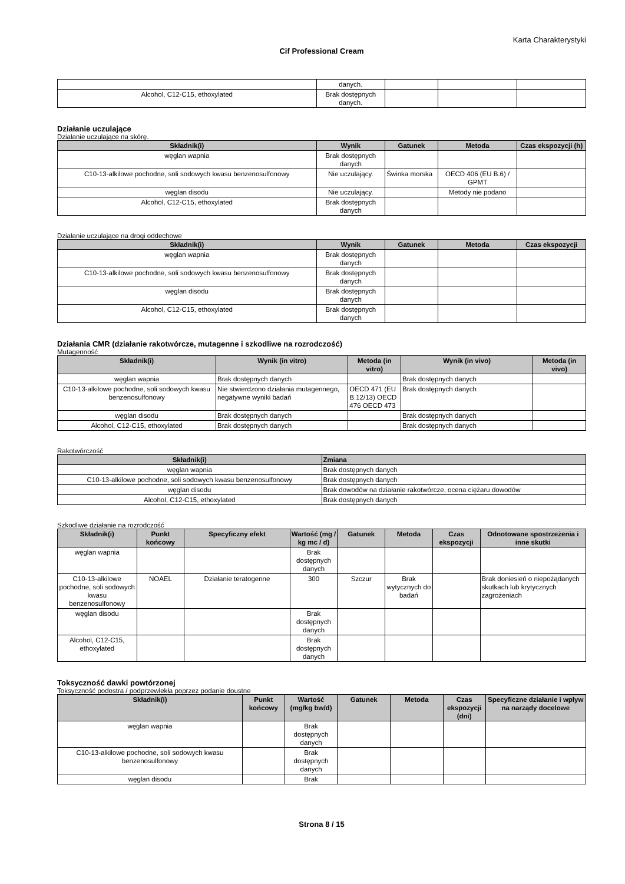Karta Charakterystyki
Cif Professional Cream
| | danych. | | | |
| Alcohol, C12-C15, ethoxylated | Brak dostępnych danych. | | | |
Działanie uczulające
Działanie uczulające na skórę.
| Składnik(i) | Wynik | Gatunek | Metoda | Czas ekspozycji (h) |
| --- | --- | --- | --- | --- |
| węglan wapnia | Brak dostępnych danych | | | |
| C10-13-alkilowe pochodne, soli sodowych kwasu benzenosulfonowy | Nie uczulający. | Świnka morska | OECD 406 (EU B.6) / GPMT | |
| węglan disodu | Nie uczulający. | | Metody nie podano | |
| Alcohol, C12-C15, ethoxylated | Brak dostępnych danych | | | |
Działanie uczulające na drogi oddechowe
| Składnik(i) | Wynik | Gatunek | Metoda | Czas ekspozycji |
| --- | --- | --- | --- | --- |
| węglan wapnia | Brak dostępnych danych | | | |
| C10-13-alkilowe pochodne, soli sodowych kwasu benzenosulfonowy | Brak dostępnych danych | | | |
| węglan disodu | Brak dostępnych danych | | | |
| Alcohol, C12-C15, ethoxylated | Brak dostępnych danych | | | |
Działania CMR (działanie rakotwórcze, mutagenne i szkodliwe na rozrodczość)
Mutagenność
| Składnik(i) | Wynik (in vitro) | Metoda (in vitro) | Wynik (in vivo) | Metoda (in vivo) |
| --- | --- | --- | --- | --- |
| węglan wapnia | Brak dostępnych danych | | Brak dostępnych danych | |
| C10-13-alkilowe pochodne, soli sodowych kwasu benzenosulfonowy | Nie stwierdzono działania mutagennego, negatywne wyniki badań | OECD 471 (EU B.12/13) OECD 476 OECD 473 | Brak dostępnych danych | |
| węglan disodu | Brak dostępnych danych | | Brak dostępnych danych | |
| Alcohol, C12-C15, ethoxylated | Brak dostępnych danych | | Brak dostępnych danych | |
Rakotwórczość
| Składnik(i) | Zmiana |
| --- | --- |
| węglan wapnia | Brak dostępnych danych |
| C10-13-alkilowe pochodne, soli sodowych kwasu benzenosulfonowy | Brak dostępnych danych |
| węglan disodu | Brak dowodów na działanie rakotwórcze, ocena ciężaru dowodów |
| Alcohol, C12-C15, ethoxylated | Brak dostępnych danych |
Szkodliwe działanie na rozrodczość
| Składnik(i) | Punkt końcowy | Specyficzny efekt | Wartość (mg / kg mc / d) | Gatunek | Metoda | Czas ekspozycji | Odnotowane spostrzeżenia i inne skutki |
| --- | --- | --- | --- | --- | --- | --- | --- |
| węglan wapnia | | | Brak dostępnych danych | | | | |
| C10-13-alkilowe pochodne, soli sodowych kwasu benzenosulfonowy | NOAEL | Działanie teratogenne | 300 | Szczur | Brak wytycznych do badań | | Brak doniesień o niepożądanych skutkach lub krytycznych zagrożeniach |
| węglan disodu | | | Brak dostępnych danych | | | | |
| Alcohol, C12-C15, ethoxylated | | | Brak dostępnych danych | | | | |
Toksyczność dawki powtórzonej
Toksyczność podostra / podprzewlekła poprzez podanie doustne
| Składnik(i) | Punkt końcowy | Wartość (mg/kg bw/d) | Gatunek | Metoda | Czas ekspozycji (dni) | Specyficzne działanie i wpływ na narządy docelowe |
| --- | --- | --- | --- | --- | --- | --- |
| węglan wapnia | | Brak dostępnych danych | | | | |
| C10-13-alkilowe pochodne, soli sodowych kwasu benzenosulfonowy | | Brak dostępnych danych | | | | |
| węglan disodu | | Brak | | | | |
Strona 8 / 15